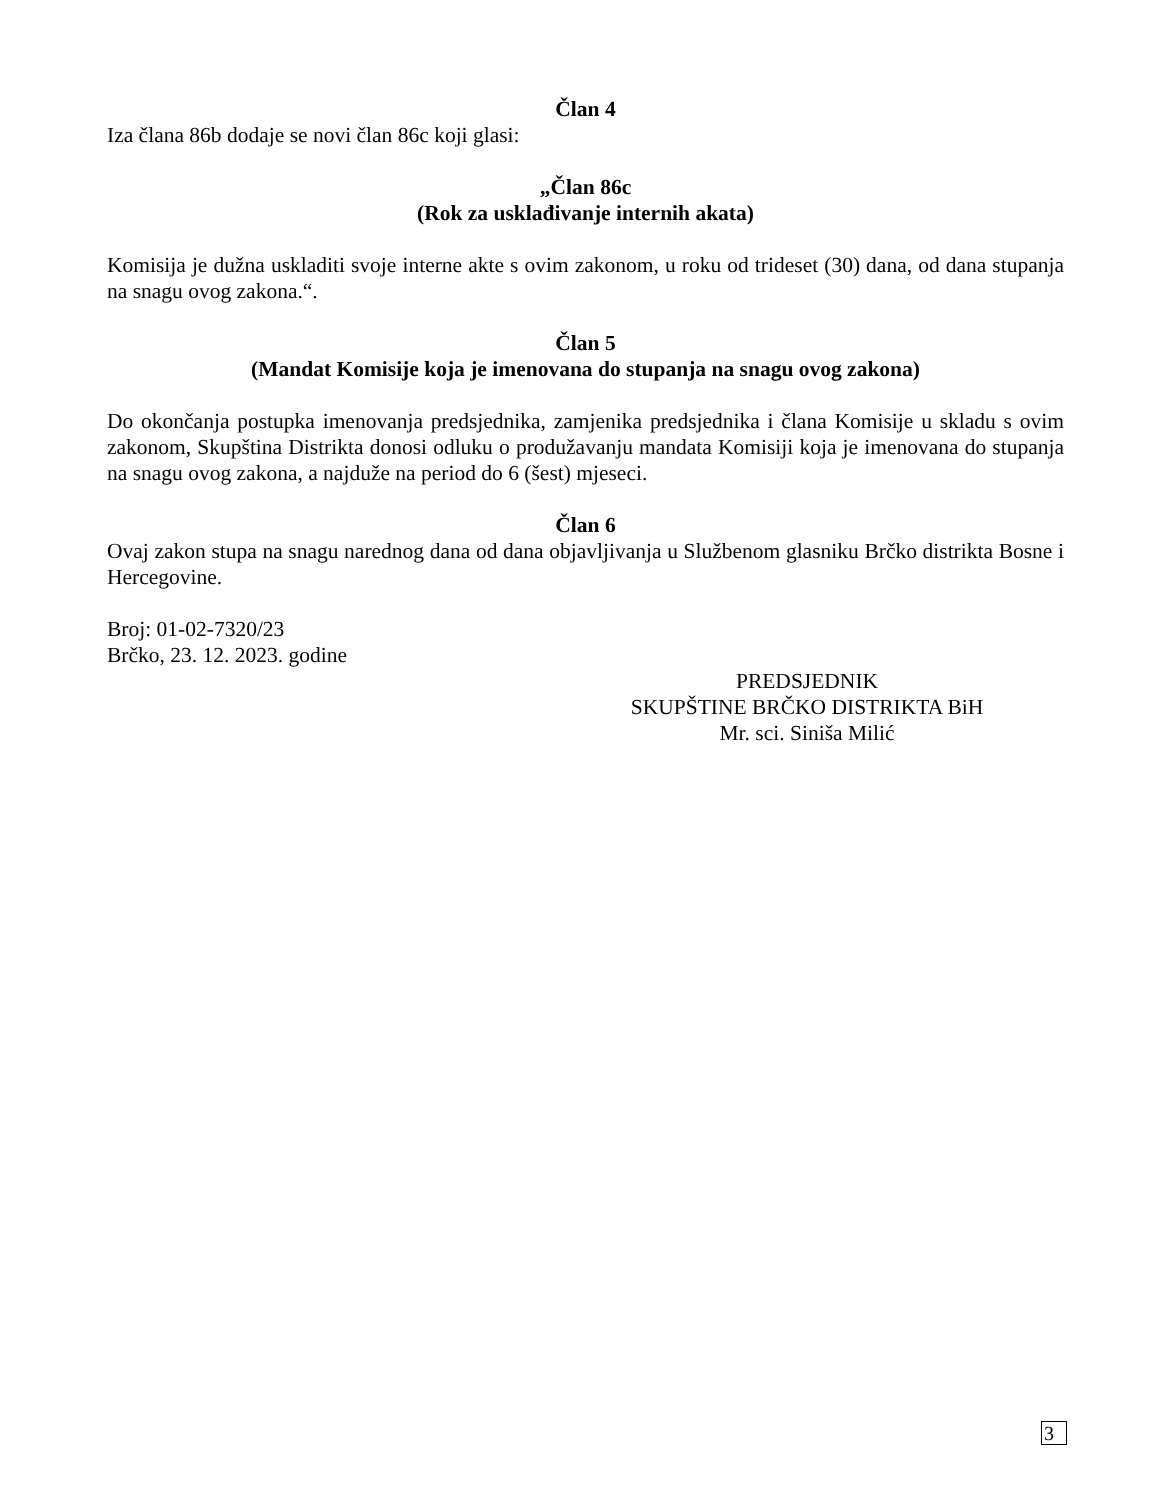Član 4
Iza člana 86b dodaje se novi član 86c koji glasi:
„Član 86c
(Rok za usklađivanje internih akata)
Komisija je dužna uskladiti svoje interne akte s ovim zakonom, u roku od trideset (30) dana, od dana stupanja na snagu ovog zakona.“.
Član 5
(Mandat Komisije koja je imenovana do stupanja na snagu ovog zakona)
Do okončanja postupka imenovanja predsjednika, zamjenika predsjednika i člana Komisije u skladu s ovim zakonom, Skupština Distrikta donosi odluku o produžavanju mandata Komisiji koja je imenovana do stupanja na snagu ovog zakona, a najduže na period do 6 (šest) mjeseci.
Član 6
Ovaj zakon stupa na snagu narednog dana od dana objavljivanja u Službenom glasniku Brčko distrikta Bosne i Hercegovine.
Broj: 01-02-7320/23
Brčko, 23. 12. 2023. godine
PREDSJEDNIK
SKUPŠTINE BRČKO DISTRIKTA BiH
Mr. sci. Siniša Milić
3